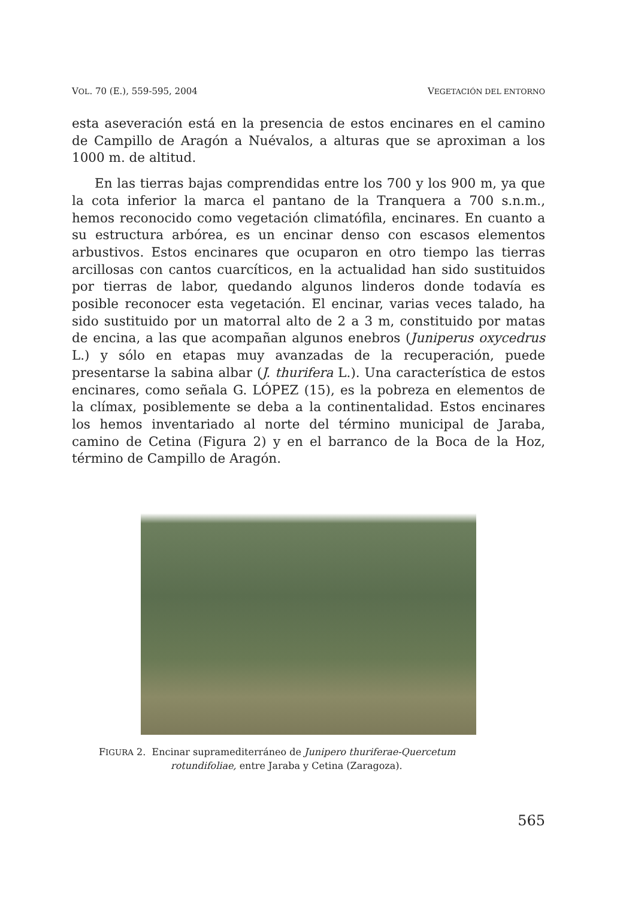VOL. 70 (E.), 559-595, 2004 VEGETACIÓN DEL ENTORNO
esta aseveración está en la presencia de estos encinares en el camino de Campillo de Aragón a Nuévalos, a alturas que se aproximan a los 1000 m. de altitud.
En las tierras bajas comprendidas entre los 700 y los 900 m, ya que la cota inferior la marca el pantano de la Tranquera a 700 s.n.m., hemos reconocido como vegetación climatófila, encinares. En cuanto a su estructura arbórea, es un encinar denso con escasos elementos arbustivos. Estos encinares que ocuparon en otro tiempo las tierras arcillosas con cantos cuarcíticos, en la actualidad han sido sustituidos por tierras de labor, quedando algunos linderos donde todavía es posible reconocer esta vegetación. El encinar, varias veces talado, ha sido sustituido por un matorral alto de 2 a 3 m, constituido por matas de encina, a las que acompañan algunos enebros (Juniperus oxycedrus L.) y sólo en etapas muy avanzadas de la recuperación, puede presentarse la sabina albar (J. thurifera L.). Una característica de estos encinares, como señala G. LÓPEZ (15), es la pobreza en elementos de la clímax, posiblemente se deba a la continentalidad. Estos encinares los hemos inventariado al norte del término municipal de Jaraba, camino de Cetina (Figura 2) y en el barranco de la Boca de la Hoz, término de Campillo de Aragón.
FIGURA 2. Encinar supramediterráneo de Junipero thuriferae-Quercetum
rotundifoliae, entre Jaraba y Cetina (Zaragoza).
565